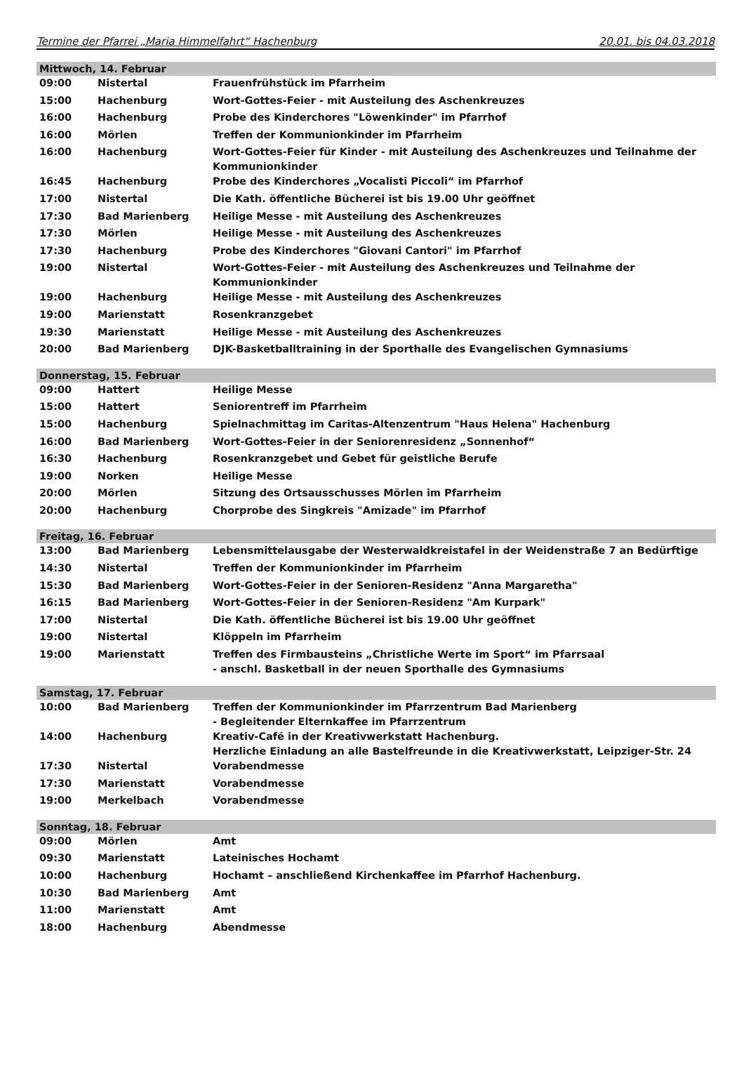Termine der Pfarrei „Maria Himmelfahrt“ Hachenburg 20.01. bis 04.03.2018
| Mittwoch, 14. Februar | | |
| --- | --- | --- |
| 09:00 | Nistertal | Frauenfrühstück im Pfarrheim |
| 15:00 | Hachenburg | Wort-Gottes-Feier - mit Austeilung des Aschenkreuzes |
| 16:00 | Hachenburg | Probe des Kinderchores "Löwenkinder" im Pfarrhof |
| 16:00 | Mörlen | Treffen der Kommunionkinder im Pfarrheim |
| 16:00 | Hachenburg | Wort-Gottes-Feier für Kinder - mit Austeilung des Aschenkreuzes und Teilnahme der Kommunionkinder |
| 16:45 | Hachenburg | Probe des Kinderchores „Vocalisti Piccoli“ im Pfarrhof |
| 17:00 | Nistertal | Die Kath. öffentliche Bücherei ist bis 19.00 Uhr geöffnet |
| 17:30 | Bad Marienberg | Heilige Messe - mit Austeilung des Aschenkreuzes |
| 17:30 | Mörlen | Heilige Messe - mit Austeilung des Aschenkreuzes |
| 17:30 | Hachenburg | Probe des Kinderchores "Giovani Cantori" im Pfarrhof |
| 19:00 | Nistertal | Wort-Gottes-Feier - mit Austeilung des Aschenkreuzes und Teilnahme der Kommunionkinder |
| 19:00 | Hachenburg | Heilige Messe - mit Austeilung des Aschenkreuzes |
| 19:00 | Marienstatt | Rosenkranzgebet |
| 19:30 | Marienstatt | Heilige Messe - mit Austeilung des Aschenkreuzes |
| 20:00 | Bad Marienberg | DJK-Basketballtraining in der Sporthalle des Evangelischen Gymnasiums |
| Donnerstag, 15. Februar | | |
| 09:00 | Hattert | Heilige Messe |
| 15:00 | Hattert | Seniorentreff im Pfarrheim |
| 15:00 | Hachenburg | Spielnachmittag im Caritas-Altenzentrum "Haus Helena" Hachenburg |
| 16:00 | Bad Marienberg | Wort-Gottes-Feier in der Seniorenresidenz „Sonnenhof“ |
| 16:30 | Hachenburg | Rosenkranzgebet und Gebet für geistliche Berufe |
| 19:00 | Norken | Heilige Messe |
| 20:00 | Mörlen | Sitzung des Ortsausschusses Mörlen im Pfarrheim |
| 20:00 | Hachenburg | Chorprobe des Singkreis "Amizade" im Pfarrhof |
| Freitag, 16. Februar | | |
| 13:00 | Bad Marienberg | Lebensmittelausgabe der Westerwaldkreistafel in der Weidenstraße 7 an Bedürftige |
| 14:30 | Nistertal | Treffen der Kommunionkinder im Pfarrheim |
| 15:30 | Bad Marienberg | Wort-Gottes-Feier in der Senioren-Residenz "Anna Margaretha" |
| 16:15 | Bad Marienberg | Wort-Gottes-Feier in der Senioren-Residenz "Am Kurpark" |
| 17:00 | Nistertal | Die Kath. öffentliche Bücherei ist bis 19.00 Uhr geöffnet |
| 19:00 | Nistertal | Klöppeln im Pfarrheim |
| 19:00 | Marienstatt | Treffen des Firmbausteins „Christliche Werte im Sport“ im Pfarrsaal - anschl. Basketball in der neuen Sporthalle des Gymnasiums |
| Samstag, 17. Februar | | |
| 10:00 | Bad Marienberg | Treffen der Kommunionkinder im Pfarrzentrum Bad Marienberg - Begleitender Elternkaffee im Pfarrzentrum |
| 14:00 | Hachenburg | Kreativ-Café in der Kreativwerkstatt Hachenburg. Herzliche Einladung an alle Bastelfreunde in die Kreativwerkstatt, Leipziger-Str. 24 |
| 17:30 | Nistertal | Vorabendmesse |
| 17:30 | Marienstatt | Vorabendmesse |
| 19:00 | Merkelbach | Vorabendmesse |
| Sonntag, 18. Februar | | |
| 09:00 | Mörlen | Amt |
| 09:30 | Marienstatt | Lateinisches Hochamt |
| 10:00 | Hachenburg | Hochamt – anschließend Kirchenkaffee im Pfarrhof Hachenburg. |
| 10:30 | Bad Marienberg | Amt |
| 11:00 | Marienstatt | Amt |
| 18:00 | Hachenburg | Abendmesse |